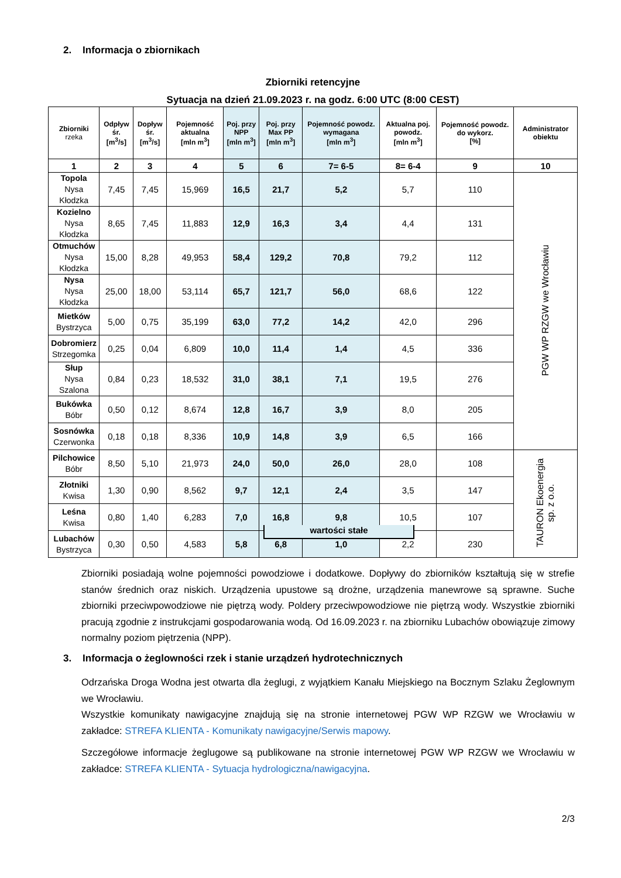2. Informacja o zbiornikach
Zbiorniki retencyjne
Sytuacja na dzień 21.09.2023 r. na godz. 6:00 UTC (8:00 CEST)
| Zbiorniki rzeka | Odpływ śr. [m<sup>3</sup>/s] | Dopływ śr. [m<sup>3</sup>/s] | Pojemność aktualna [mln m<sup>3</sup>] | Poj. przy NPP [mln m<sup>3</sup>] | Poj. przy Max PP [mln m<sup>3</sup>] | Pojemność powodz. wymagana [mln m<sup>3</sup>] | Aktualna poj. powodz. [mln m<sup>3</sup>] | Pojemność powodz. do wykorz. [%] | Administrator obiektu |
| --- | --- | --- | --- | --- | --- | --- | --- | --- | --- |
| 1 | 2 | 3 | 4 | 5 | 6 | 7= 6-5 | 8= 6-4 | 9 | 10 |
| Topola Nysa Kłodzka | 7,45 | 7,45 | 15,969 | 16,5 | 21,7 | 5,2 | 5,7 | 110 | PGW WP RZGW we Wrocławiu |
| Kozielno Nysa Kłodzka | 8,65 | 7,45 | 11,883 | 12,9 | 16,3 | 3,4 | 4,4 | 131 | |
| Otmuchów Nysa Kłodzka | 15,00 | 8,28 | 49,953 | 58,4 | 129,2 | 70,8 | 79,2 | 112 | |
| Nysa Nysa Kłodzka | 25,00 | 18,00 | 53,114 | 65,7 | 121,7 | 56,0 | 68,6 | 122 | |
| Mietków Bystrzyca | 5,00 | 0,75 | 35,199 | 63,0 | 77,2 | 14,2 | 42,0 | 296 | |
| Dobromierz Strzegomka | 0,25 | 0,04 | 6,809 | 10,0 | 11,4 | 1,4 | 4,5 | 336 | |
| Słup Nysa Szalona | 0,84 | 0,23 | 18,532 | 31,0 | 38,1 | 7,1 | 19,5 | 276 | |
| Bukówka Bóbr | 0,50 | 0,12 | 8,674 | 12,8 | 16,7 | 3,9 | 8,0 | 205 | |
| Sosnówka Czerwonka | 0,18 | 0,18 | 8,336 | 10,9 | 14,8 | 3,9 | 6,5 | 166 | |
| Pilchowice Bóbr | 8,50 | 5,10 | 21,973 | 24,0 | 50,0 | 26,0 | 28,0 | 108 | TAURON Ekoenergia sp. z o.o. |
| Złotniki Kwisa | 1,30 | 0,90 | 8,562 | 9,7 | 12,1 | 2,4 | 3,5 | 147 | |
| Leśna Kwisa | 0,80 | 1,40 | 6,283 | 7,0 | 16,8 | 9,8 | 10,5 | 107 | |
| Lubachów Bystrzyca | 0,30 | 0,50 | 4,583 | 5,8 | 6,8 | 1,0 | 2,2 | 230 | |
wartości stałe
Zbiorniki posiadają wolne pojemności powodziowe i dodatkowe. Dopływy do zbiorników kształtują się w strefie stanów średnich oraz niskich. Urządzenia upustowe są drożne, urządzenia manewrowe są sprawne. Suche zbiorniki przeciwpowodziowe nie piętrzą wody. Poldery przeciwpowodziowe nie piętrzą wody. Wszystkie zbiorniki pracują zgodnie z instrukcjami gospodarowania wodą. Od 16.09.2023 r. na zbiorniku Lubachów obowiązuje zimowy normalny poziom piętrzenia (NPP).
3. Informacja o żeglowności rzek i stanie urządzeń hydrotechnicznych
Odrzańska Droga Wodna jest otwarta dla żeglugi, z wyjątkiem Kanału Miejskiego na Bocznym Szlaku Żeglownym we Wrocławiu.
Wszystkie komunikaty nawigacyjne znajdują się na stronie internetowej PGW WP RZGW we Wrocławiu w zakładce: STREFA KLIENTA - Komunikaty nawigacyjne/Serwis mapowy.
Szczegółowe informacje żeglugowe są publikowane na stronie internetowej PGW WP RZGW we Wrocławiu w zakładce: STREFA KLIENTA - Sytuacja hydrologiczna/nawigacyjna.
2/3